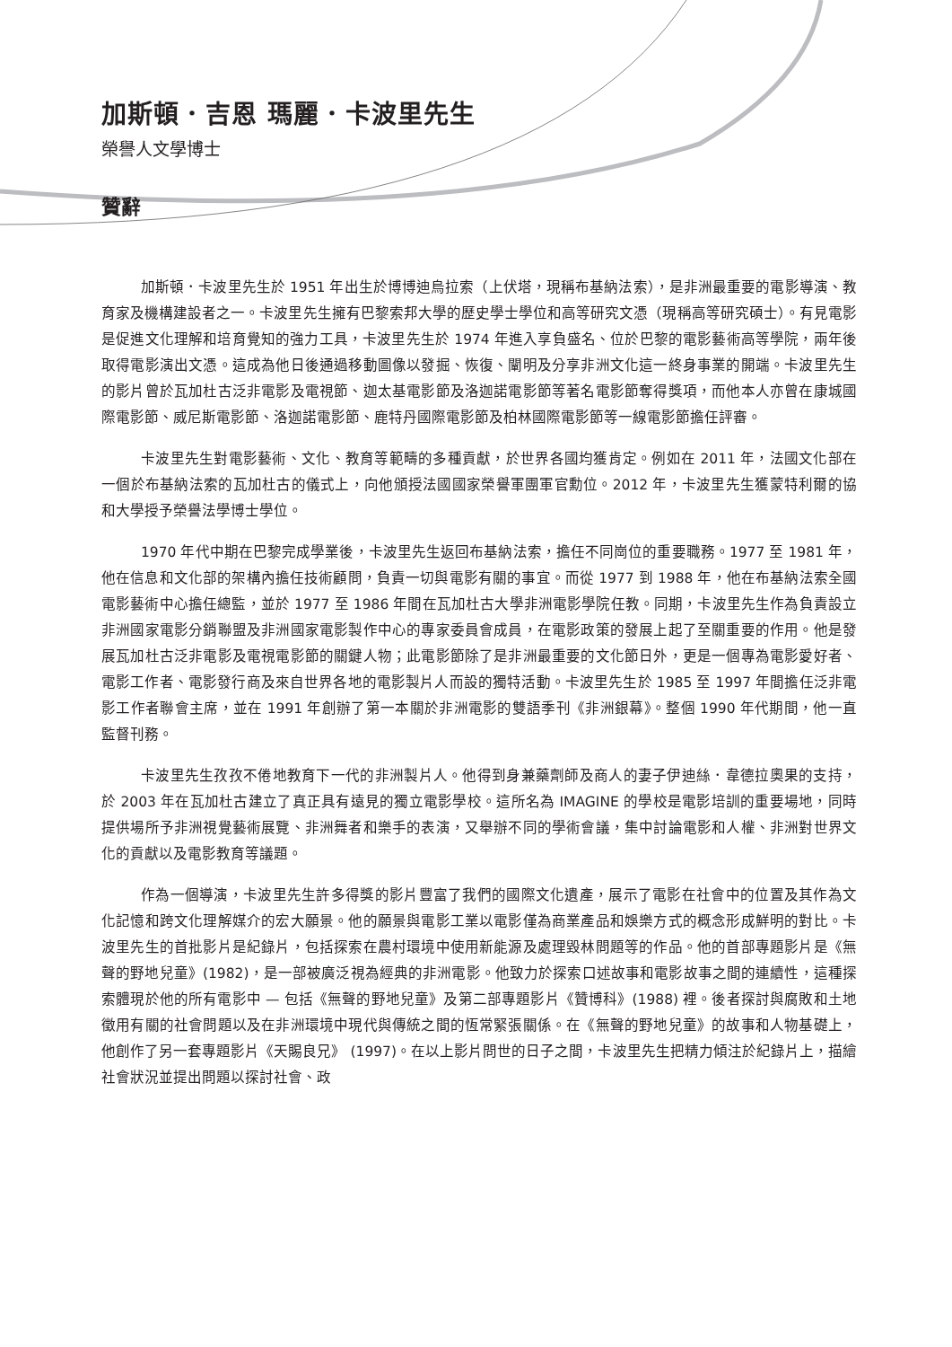加斯頓．吉恩 瑪麗．卡波里先生
榮譽人文學博士
贊辭
加斯頓．卡波里先生於 1951 年出生於博博迪烏拉索（上伏塔，現稱布基納法索），是非洲最重要的電影導演、教育家及機構建設者之一。卡波里先生擁有巴黎索邦大學的歷史學士學位和高等研究文憑（現稱高等研究碩士）。有見電影是促進文化理解和培育覺知的強力工具，卡波里先生於 1974 年進入享負盛名、位於巴黎的電影藝術高等學院，兩年後取得電影演出文憑。這成為他日後通過移動圖像以發掘、恢復、闡明及分享非洲文化這一終身事業的開端。卡波里先生的影片曾於瓦加杜古泛非電影及電視節、迦太基電影節及洛迦諾電影節等著名電影節奪得獎項，而他本人亦曾在康城國際電影節、威尼斯電影節、洛迦諾電影節、鹿特丹國際電影節及柏林國際電影節等一線電影節擔任評審。
卡波里先生對電影藝術、文化、教育等範疇的多種貢獻，於世界各國均獲肯定。例如在 2011 年，法國文化部在一個於布基納法索的瓦加杜古的儀式上，向他頒授法國國家榮譽軍團軍官勳位。2012 年，卡波里先生獲蒙特利爾的協和大學授予榮譽法學博士學位。
1970 年代中期在巴黎完成學業後，卡波里先生返回布基納法索，擔任不同崗位的重要職務。1977 至 1981 年，他在信息和文化部的架構內擔任技術顧問，負責一切與電影有關的事宜。而從 1977 到 1988 年，他在布基納法索全國電影藝術中心擔任總監，並於 1977 至 1986 年間在瓦加杜古大學非洲電影學院任教。同期，卡波里先生作為負責設立非洲國家電影分銷聯盟及非洲國家電影製作中心的專家委員會成員，在電影政策的發展上起了至關重要的作用。他是發展瓦加杜古泛非電影及電視電影節的關鍵人物；此電影節除了是非洲最重要的文化節日外，更是一個專為電影愛好者、電影工作者、電影發行商及來自世界各地的電影製片人而設的獨特活動。卡波里先生於 1985 至 1997 年間擔任泛非電影工作者聯會主席，並在 1991 年創辦了第一本關於非洲電影的雙語季刊《非洲銀幕》。整個 1990 年代期間，他一直監督刊務。
卡波里先生孜孜不倦地教育下一代的非洲製片人。他得到身兼藥劑師及商人的妻子伊迪絲．韋德拉奧果的支持，於 2003 年在瓦加杜古建立了真正具有遠見的獨立電影學校。這所名為 IMAGINE 的學校是電影培訓的重要場地，同時提供場所予非洲視覺藝術展覽、非洲舞者和樂手的表演，又舉辦不同的學術會議，集中討論電影和人權、非洲對世界文化的貢獻以及電影教育等議題。
作為一個導演，卡波里先生許多得獎的影片豐富了我們的國際文化遺產，展示了電影在社會中的位置及其作為文化記憶和跨文化理解媒介的宏大願景。他的願景與電影工業以電影僅為商業產品和娛樂方式的概念形成鮮明的對比。卡波里先生的首批影片是紀錄片，包括探索在農村環境中使用新能源及處理毀林問題等的作品。他的首部專題影片是《無聲的野地兒童》(1982)，是一部被廣泛視為經典的非洲電影。他致力於探索口述故事和電影故事之間的連續性，這種探索體現於他的所有電影中 — 包括《無聲的野地兒童》及第二部專題影片《贊博科》(1988) 裡。後者探討與腐敗和土地徵用有關的社會問題以及在非洲環境中現代與傳統之間的恆常緊張關係。在《無聲的野地兒童》的故事和人物基礎上，他創作了另一套專題影片《天賜良兄》 (1997)。在以上影片問世的日子之間，卡波里先生把精力傾注於紀錄片上，描繪社會狀況並提出問題以探討社會、政